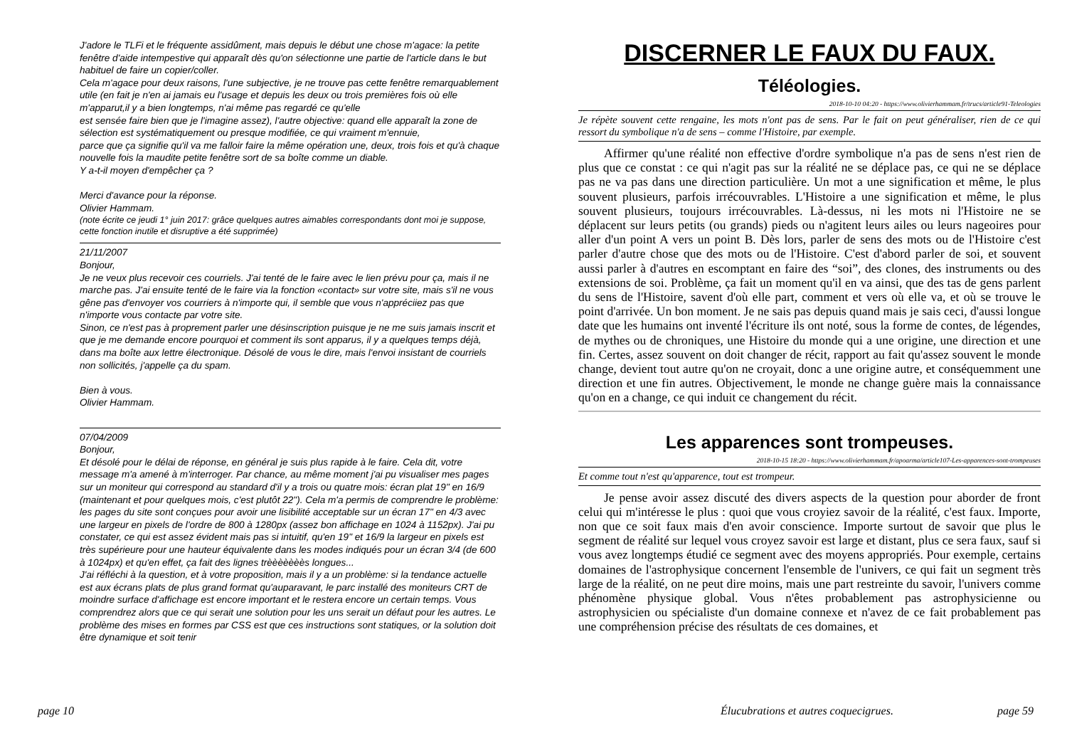J'adore le TLFi et le fréquente assidûment, mais depuis le début une chose m'agace: la petite fenêtre d'aide intempestive qui apparaît dès qu'on sélectionne une partie de l'article dans le but habituel de faire un copier/coller.
Cela m'agace pour deux raisons, l'une subjective, je ne trouve pas cette fenêtre remarquablement utile (en fait je n'en ai jamais eu l'usage et depuis les deux ou trois premières fois où elle m'apparut,il y a bien longtemps, n'ai même pas regardé ce qu'elle
est sensée faire bien que je l'imagine assez), l'autre objective: quand elle apparaît la zone de sélection est systématiquement ou presque modifiée, ce qui vraiment m'ennuie,
parce que ça signifie qu'il va me falloir faire la même opération une, deux, trois fois et qu'à chaque nouvelle fois la maudite petite fenêtre sort de sa boîte comme un diable.
Y a-t-il moyen d'empêcher ça ?
Merci d'avance pour la réponse.
Olivier Hammam.
(note écrite ce jeudi 1° juin 2017: grâce quelques autres aimables correspondants dont moi je suppose, cette fonction inutile et disruptive a été supprimée)
21/11/2007
Bonjour,
Je ne veux plus recevoir ces courriels. J'ai tenté de le faire avec le lien prévu pour ça, mais il ne marche pas. J'ai ensuite tenté de le faire via la fonction «contact» sur votre site, mais s'il ne vous gêne pas d'envoyer vos courriers à n'importe qui, il semble que vous n'appréciiez pas que n'importe vous contacte par votre site.
Sinon, ce n'est pas à proprement parler une désinscription puisque je ne me suis jamais inscrit et que je me demande encore pourquoi et comment ils sont apparus, il y a quelques temps déjà, dans ma boîte aux lettre électronique. Désolé de vous le dire, mais l'envoi insistant de courriels non sollicités, j'appelle ça du spam.
Bien à vous.
Olivier Hammam.
07/04/2009
Bonjour,
Et désolé pour le délai de réponse, en général je suis plus rapide à le faire. Cela dit, votre message m'a amené à m'interroger. Par chance, au même moment j'ai pu visualiser mes pages sur un moniteur qui correspond au standard d'il y a trois ou quatre mois: écran plat 19" en 16/9 (maintenant et pour quelques mois, c'est plutôt 22"). Cela m'a permis de comprendre le problème: les pages du site sont conçues pour avoir une lisibilité acceptable sur un écran 17" en 4/3 avec une largeur en pixels de l'ordre de 800 à 1280px (assez bon affichage en 1024 à 1152px). J'ai pu constater, ce qui est assez évident mais pas si intuitif, qu'en 19" et 16/9 la largeur en pixels est très supérieure pour une hauteur équivalente dans les modes indiqués pour un écran 3/4 (de 600 à 1024px) et qu'en effet, ça fait des lignes trèèèèèèès longues...
J'ai réfléchi à la question, et à votre proposition, mais il y a un problème: si la tendance actuelle est aux écrans plats de plus grand format qu'auparavant, le parc installé des moniteurs CRT de moindre surface d'affichage est encore important et le restera encore un certain temps. Vous comprendrez alors que ce qui serait une solution pour les uns serait un défaut pour les autres. Le problème des mises en formes par CSS est que ces instructions sont statiques, or la solution doit être dynamique et soit tenir
page 10
DISCERNER LE FAUX DU FAUX.
Téléologies.
2018-10-10 04:20 - https://www.olivierhammam.fr/trucs/article91-Teleologies
Je répète souvent cette rengaine, les mots n'ont pas de sens. Par le fait on peut généraliser, rien de ce qui ressort du symbolique n'a de sens – comme l'Histoire, par exemple.
Affirmer qu'une réalité non effective d'ordre symbolique n'a pas de sens n'est rien de plus que ce constat : ce qui n'agit pas sur la réalité ne se déplace pas, ce qui ne se déplace pas ne va pas dans une direction particulière. Un mot a une signification et même, le plus souvent plusieurs, parfois irrécouvrables. L'Histoire a une signification et même, le plus souvent plusieurs, toujours irrécouvrables. Là-dessus, ni les mots ni l'Histoire ne se déplacent sur leurs petits (ou grands) pieds ou n'agitent leurs ailes ou leurs nageoires pour aller d'un point A vers un point B. Dès lors, parler de sens des mots ou de l'Histoire c'est parler d'autre chose que des mots ou de l'Histoire. C'est d'abord parler de soi, et souvent aussi parler à d'autres en escomptant en faire des “soi”, des clones, des instruments ou des extensions de soi. Problème, ça fait un moment qu'il en va ainsi, que des tas de gens parlent du sens de l'Histoire, savent d'où elle part, comment et vers où elle va, et où se trouve le point d'arrivée. Un bon moment. Je ne sais pas depuis quand mais je sais ceci, d'aussi longue date que les humains ont inventé l'écriture ils ont noté, sous la forme de contes, de légendes, de mythes ou de chroniques, une Histoire du monde qui a une origine, une direction et une fin. Certes, assez souvent on doit changer de récit, rapport au fait qu'assez souvent le monde change, devient tout autre qu'on ne croyait, donc a une origine autre, et conséquemment une direction et une fin autres. Objectivement, le monde ne change guère mais la connaissance qu'on en a change, ce qui induit ce changement du récit.
Les apparences sont trompeuses.
2018-10-15 18:20 - https://www.olivierhammam.fr/apoarma/article107-Les-apparences-sont-trompeuses
Et comme tout n'est qu'apparence, tout est trompeur.
Je pense avoir assez discuté des divers aspects de la question pour aborder de front celui qui m'intéresse le plus : quoi que vous croyiez savoir de la réalité, c'est faux. Importe, non que ce soit faux mais d'en avoir conscience. Importe surtout de savoir que plus le segment de réalité sur lequel vous croyez savoir est large et distant, plus ce sera faux, sauf si vous avez longtemps étudié ce segment avec des moyens appropriés. Pour exemple, certains domaines de l'astrophysique concernent l'ensemble de l'univers, ce qui fait un segment très large de la réalité, on ne peut dire moins, mais une part restreinte du savoir, l'univers comme phénomène physique global. Vous n'êtes probablement pas astrophysicienne ou astrophysicien ou spécialiste d'un domaine connexe et n'avez de ce fait probablement pas une compréhension précise des résultats de ces domaines, et
Élucubrations et autres coquecigrues.
page 59